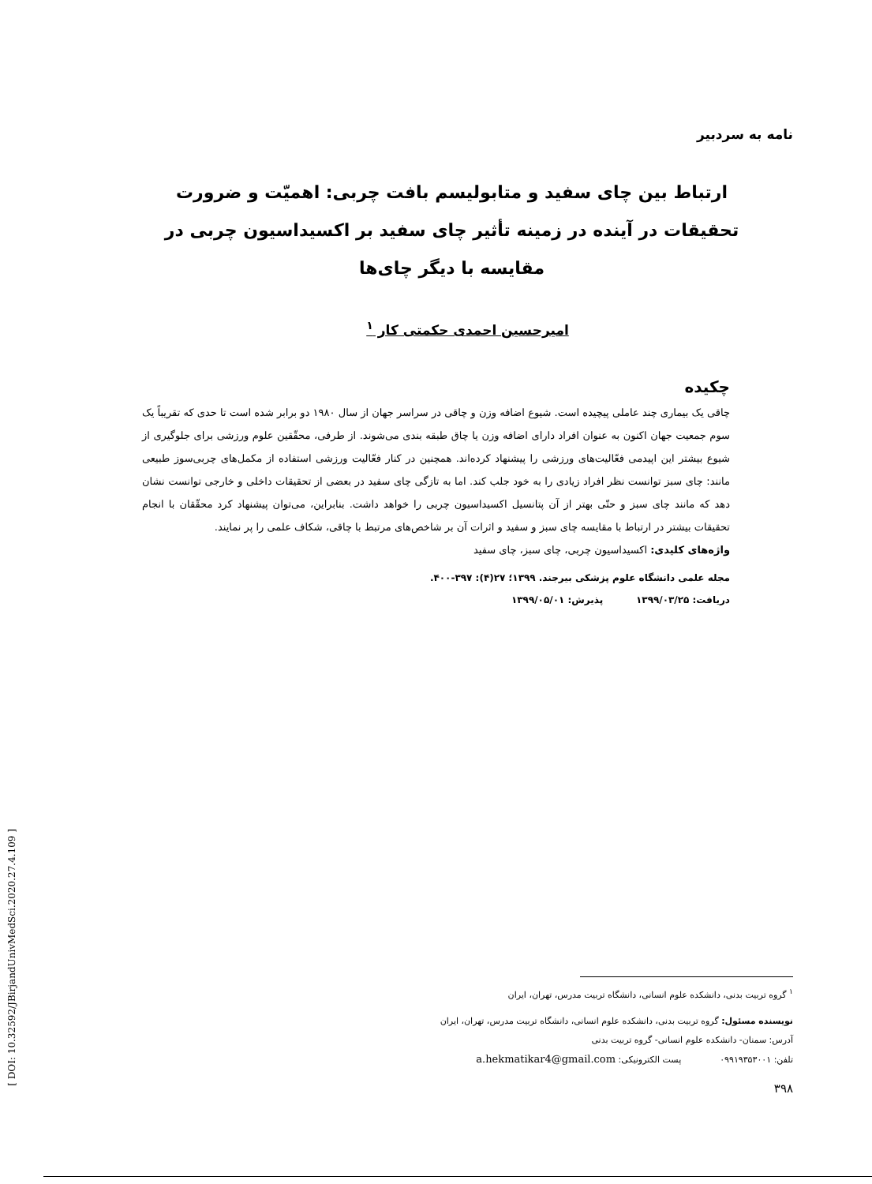نامه به سردبیر
ارتباط بین چای سفید و متابولیسم بافت چربی: اهمیّت و ضرورت تحقیقات در آینده در زمینه تأثیر چای سفید بر اکسیداسیون چربی در مقایسه با دیگر چای‌ها
امیرحسین احمدی حکمتی کار <sup>۱</sup>
چکیده
چاقی یک بیماری چند عاملی پیچیده است. شیوع اضافه وزن و چاقی در سراسر جهان از سال ۱۹۸۰ دو برابر شده است تا حدی که تقریباً یک سوم جمعیت جهان اکنون به عنوان افراد دارای اضافه وزن یا چاق طبقه بندی می‌شوند. از طرفی، محقّقین علوم ورزشی برای جلوگیری از شیوع بیشتر این اپیدمی فعّالیت‌های ورزشی را پیشنهاد کرده‌اند. همچنین در کنار فعّالیت ورزشی استفاده از مکمل‌های چربی‌سوز طبیعی مانند: چای سبز توانست نظر افراد زیادی را به خود جلب کند. اما به تازگی چای سفید در بعضی از تحقیقات داخلی و خارجی توانست نشان دهد که مانند چای سبز و حتّی بهتر از آن پتانسیل اکسیداسیون چربی را خواهد داشت. بنابراین، می‌توان پیشنهاد کرد محقّقان با انجام تحقیقات بیشتر در ارتباط با مقایسه چای سبز و سفید و اثرات آن بر شاخص‌های مرتبط با چاقی، شکاف علمی را پر نمایند.
واژه‌های کلیدی: اکسیداسیون چربی، چای سبز، چای سفید
مجله علمی دانشگاه علوم پزشکی بیرجند. ۱۳۹۹؛ ۲۷(۴): ۳۹۷-۴۰۰.
دریافت: ۱۳۹۹/۰۳/۲۵ پذیرش: ۱۳۹۹/۰۵/۰۱
<sup>۱</sup> گروه تربیت بدنی، دانشکده علوم انسانی، دانشگاه تربیت مدرس، تهران، ایران
نویسنده مسئول: گروه تربیت بدنی، دانشکده علوم انسانی، دانشگاه تربیت مدرس، تهران، ایران
آدرس: سمنان- دانشکده علوم انسانی- گروه تربیت بدنی
تلفن: ۰۹۹۱۹۳۵۳۰۰۱ پست الکترونیکی: a.hekmatikar4@gmail.com
۳۹۸
[ DOI: 10.32592/JBirjandUnivMedSci.2020.27.4.109 ]